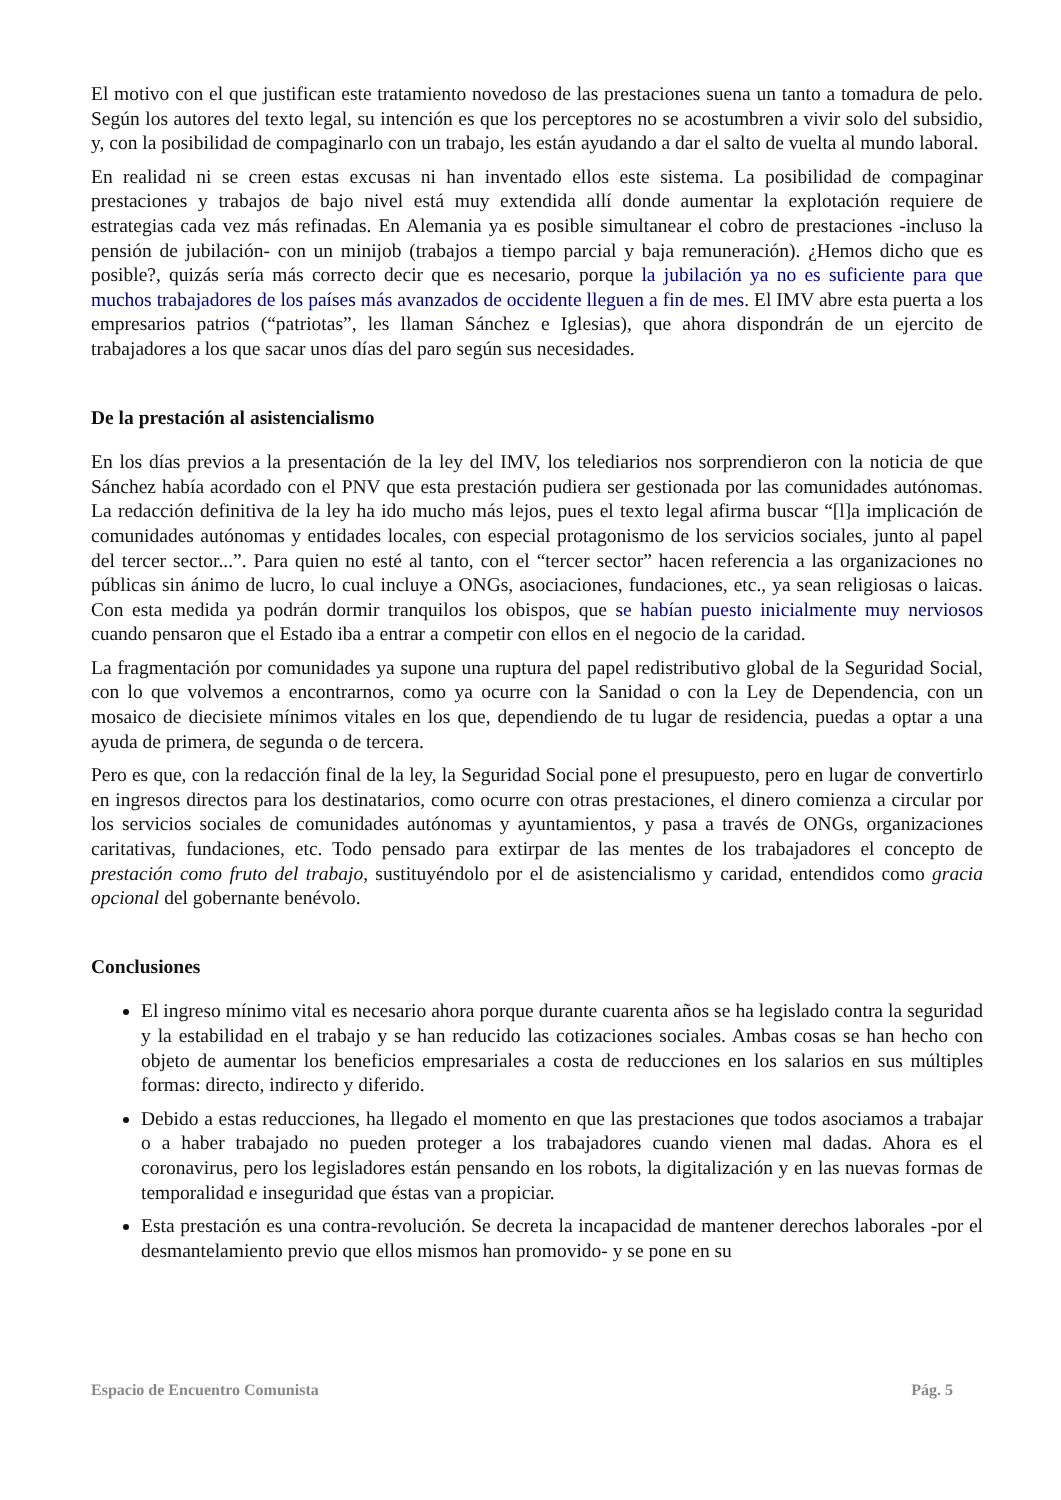El motivo con el que justifican este tratamiento novedoso de las prestaciones suena un tanto a tomadura de pelo. Según los autores del texto legal, su intención es que los perceptores no se acostumbren a vivir solo del subsidio, y, con la posibilidad de compaginarlo con un trabajo, les están ayudando a dar el salto de vuelta al mundo laboral.
En realidad ni se creen estas excusas ni han inventado ellos este sistema. La posibilidad de compaginar prestaciones y trabajos de bajo nivel está muy extendida allí donde aumentar la explotación requiere de estrategias cada vez más refinadas. En Alemania ya es posible simultanear el cobro de prestaciones -incluso la pensión de jubilación- con un minijob (trabajos a tiempo parcial y baja remuneración). ¿Hemos dicho que es posible?, quizás sería más correcto decir que es necesario, porque la jubilación ya no es suficiente para que muchos trabajadores de los países más avanzados de occidente lleguen a fin de mes. El IMV abre esta puerta a los empresarios patrios (“patriotas”, les llaman Sánchez e Iglesias), que ahora dispondrán de un ejercito de trabajadores a los que sacar unos días del paro según sus necesidades.
De la prestación al asistencialismo
En los días previos a la presentación de la ley del IMV, los telediarios nos sorprendieron con la noticia de que Sánchez había acordado con el PNV que esta prestación pudiera ser gestionada por las comunidades autónomas. La redacción definitiva de la ley ha ido mucho más lejos, pues el texto legal afirma buscar “[l]a implicación de comunidades autónomas y entidades locales, con especial protagonismo de los servicios sociales, junto al papel del tercer sector...”. Para quien no esté al tanto, con el “tercer sector” hacen referencia a las organizaciones no públicas sin ánimo de lucro, lo cual incluye a ONGs, asociaciones, fundaciones, etc., ya sean religiosas o laicas. Con esta medida ya podrán dormir tranquilos los obispos, que se habían puesto inicialmente muy nerviosos cuando pensaron que el Estado iba a entrar a competir con ellos en el negocio de la caridad.
La fragmentación por comunidades ya supone una ruptura del papel redistributivo global de la Seguridad Social, con lo que volvemos a encontrarnos, como ya ocurre con la Sanidad o con la Ley de Dependencia, con un mosaico de diecisiete mínimos vitales en los que, dependiendo de tu lugar de residencia, puedas a optar a una ayuda de primera, de segunda o de tercera.
Pero es que, con la redacción final de la ley, la Seguridad Social pone el presupuesto, pero en lugar de convertirlo en ingresos directos para los destinatarios, como ocurre con otras prestaciones, el dinero comienza a circular por los servicios sociales de comunidades autónomas y ayuntamientos, y pasa a través de ONGs, organizaciones caritativas, fundaciones, etc. Todo pensado para extirpar de las mentes de los trabajadores el concepto de prestación como fruto del trabajo, sustituyéndolo por el de asistencialismo y caridad, entendidos como gracia opcional del gobernante benévolo.
Conclusiones
El ingreso mínimo vital es necesario ahora porque durante cuarenta años se ha legislado contra la seguridad y la estabilidad en el trabajo y se han reducido las cotizaciones sociales. Ambas cosas se han hecho con objeto de aumentar los beneficios empresariales a costa de reducciones en los salarios en sus múltiples formas: directo, indirecto y diferido.
Debido a estas reducciones, ha llegado el momento en que las prestaciones que todos asociamos a trabajar o a haber trabajado no pueden proteger a los trabajadores cuando vienen mal dadas. Ahora es el coronavirus, pero los legisladores están pensando en los robots, la digitalización y en las nuevas formas de temporalidad e inseguridad que éstas van a propiciar.
Esta prestación es una contra-revolución. Se decreta la incapacidad de mantener derechos laborales -por el desmantelamiento previo que ellos mismos han promovido- y se pone en su
Espacio de Encuentro Comunista Pág. 5